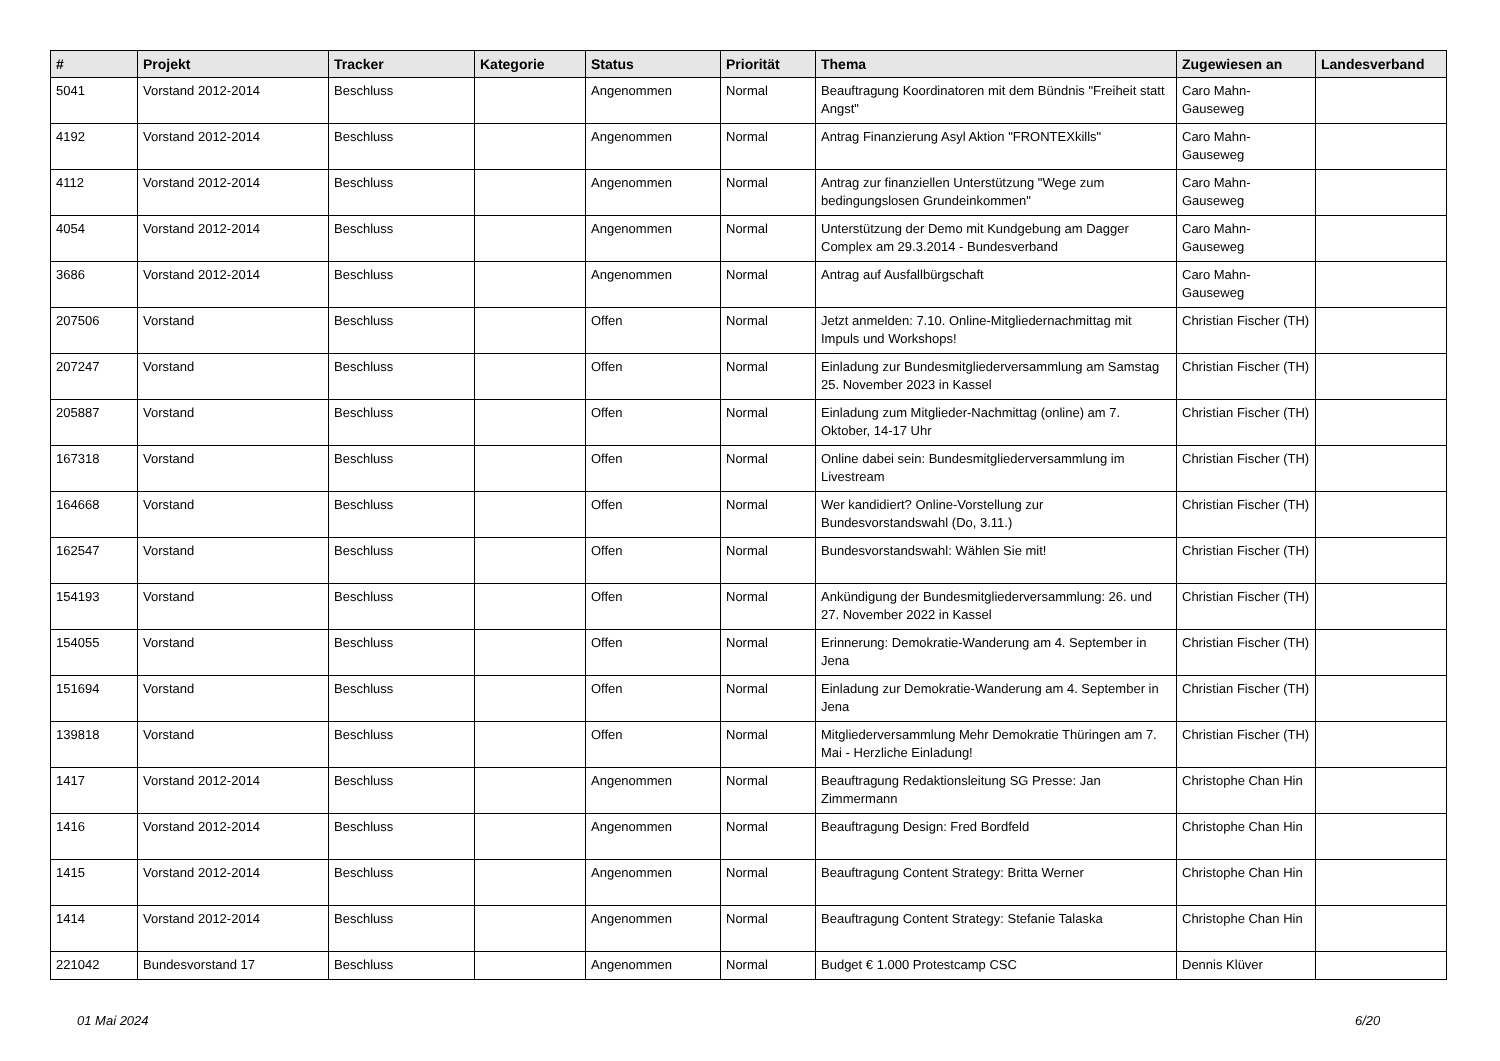| # | Projekt | Tracker | Kategorie | Status | Priorität | Thema | Zugewiesen an | Landesverband |
| --- | --- | --- | --- | --- | --- | --- | --- | --- |
| 5041 | Vorstand 2012-2014 | Beschluss | | Angenommen | Normal | Beauftragung Koordinatoren mit dem Bündnis "Freiheit statt Angst" | Caro Mahn-Gauseweg | |
| 4192 | Vorstand 2012-2014 | Beschluss | | Angenommen | Normal | Antrag Finanzierung Asyl Aktion "FRONTEXkills" | Caro Mahn-Gauseweg | |
| 4112 | Vorstand 2012-2014 | Beschluss | | Angenommen | Normal | Antrag zur finanziellen Unterstützung "Wege zum bedingungslosen Grundeinkommen" | Caro Mahn-Gauseweg | |
| 4054 | Vorstand 2012-2014 | Beschluss | | Angenommen | Normal | Unterstützung der Demo mit Kundgebung am Dagger Complex am 29.3.2014 - Bundesverband | Caro Mahn-Gauseweg | |
| 3686 | Vorstand 2012-2014 | Beschluss | | Angenommen | Normal | Antrag auf Ausfallbürgschaft | Caro Mahn-Gauseweg | |
| 207506 | Vorstand | Beschluss | | Offen | Normal | Jetzt anmelden: 7.10. Online-Mitgliedernachmittag mit Impuls und Workshops! | Christian Fischer (TH) | |
| 207247 | Vorstand | Beschluss | | Offen | Normal | Einladung zur Bundesmitgliederversammlung am Samstag 25. November 2023 in Kassel | Christian Fischer (TH) | |
| 205887 | Vorstand | Beschluss | | Offen | Normal | Einladung zum Mitglieder-Nachmittag (online) am 7. Oktober, 14-17 Uhr | Christian Fischer (TH) | |
| 167318 | Vorstand | Beschluss | | Offen | Normal | Online dabei sein: Bundesmitgliederversammlung im Livestream | Christian Fischer (TH) | |
| 164668 | Vorstand | Beschluss | | Offen | Normal | Wer kandidiert? Online-Vorstellung zur Bundesvorstandswahl (Do, 3.11.) | Christian Fischer (TH) | |
| 162547 | Vorstand | Beschluss | | Offen | Normal | Bundesvorstandswahl: Wählen Sie mit! | Christian Fischer (TH) | |
| 154193 | Vorstand | Beschluss | | Offen | Normal | Ankündigung der Bundesmitgliederversammlung: 26. und 27. November 2022 in Kassel | Christian Fischer (TH) | |
| 154055 | Vorstand | Beschluss | | Offen | Normal | Erinnerung: Demokratie-Wanderung am 4. September in Jena | Christian Fischer (TH) | |
| 151694 | Vorstand | Beschluss | | Offen | Normal | Einladung zur Demokratie-Wanderung am 4. September in Jena | Christian Fischer (TH) | |
| 139818 | Vorstand | Beschluss | | Offen | Normal | Mitgliederversammlung Mehr Demokratie Thüringen am 7. Mai - Herzliche Einladung! | Christian Fischer (TH) | |
| 1417 | Vorstand 2012-2014 | Beschluss | | Angenommen | Normal | Beauftragung Redaktionsleitung SG Presse: Jan Zimmermann | Christophe Chan Hin | |
| 1416 | Vorstand 2012-2014 | Beschluss | | Angenommen | Normal | Beauftragung Design: Fred Bordfeld | Christophe Chan Hin | |
| 1415 | Vorstand 2012-2014 | Beschluss | | Angenommen | Normal | Beauftragung Content Strategy: Britta Werner | Christophe Chan Hin | |
| 1414 | Vorstand 2012-2014 | Beschluss | | Angenommen | Normal | Beauftragung Content Strategy: Stefanie Talaska | Christophe Chan Hin | |
| 221042 | Bundesvorstand 17 | Beschluss | | Angenommen | Normal | Budget € 1.000 Protestcamp CSC | Dennis Klüver | |
01 Mai 2024 6/20